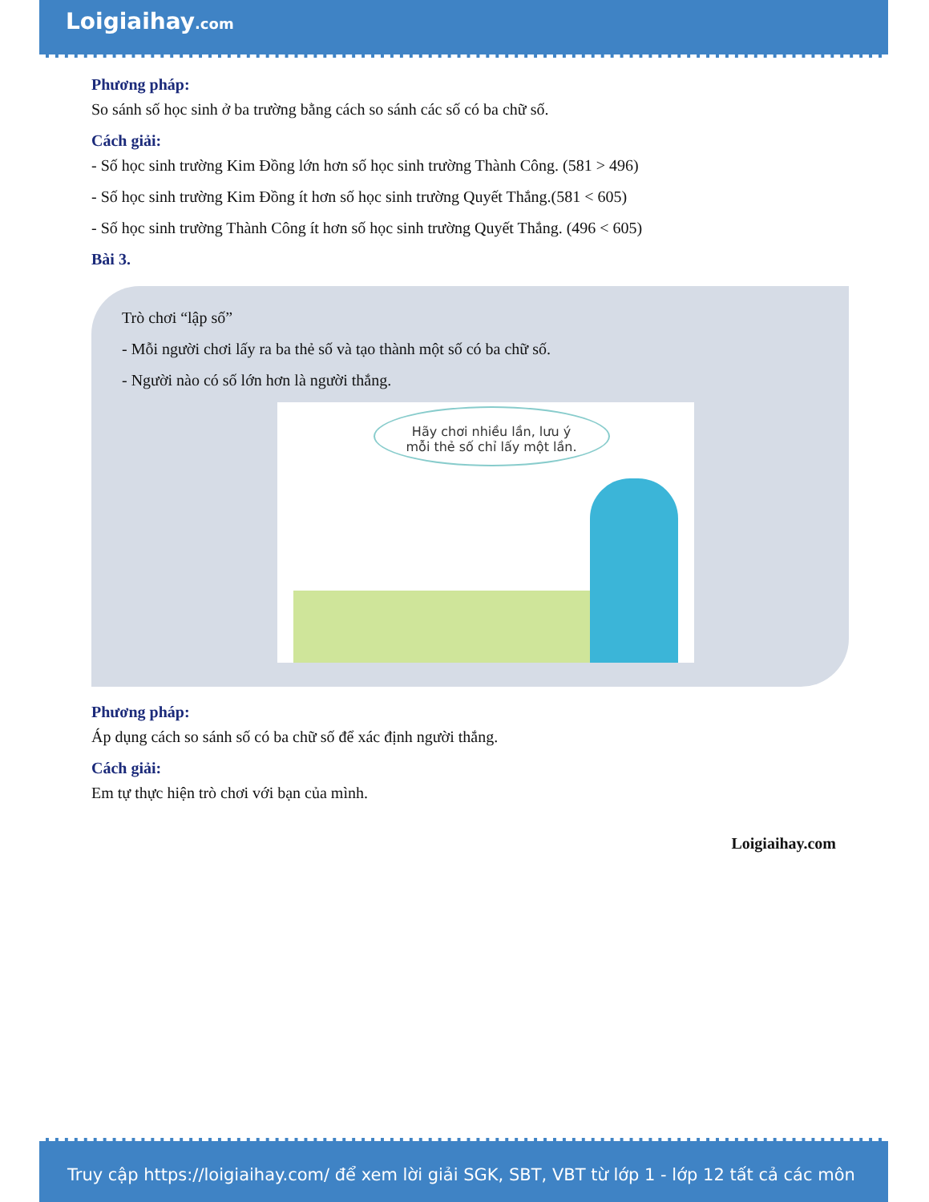Loigiaihay.com
Phương pháp:
So sánh số học sinh ở ba trường bằng cách so sánh các số có ba chữ số.
Cách giải:
- Số học sinh trường Kim Đồng lớn hơn số học sinh trường Thành Công. (581 > 496)
- Số học sinh trường Kim Đồng ít hơn số học sinh trường Quyết Thắng.(581 < 605)
- Số học sinh trường Thành Công ít hơn số học sinh trường Quyết Thắng. (496 < 605)
Bài 3.
Trò chơi “lập số”
- Mỗi người chơi lấy ra ba thẻ số và tạo thành một số có ba chữ số.
- Người nào có số lớn hơn là người thắng.
Hãy chơi nhiều lần, lưu ý
mỗi thẻ số chỉ lấy một lần.
Phương pháp:
Áp dụng cách so sánh số có ba chữ số để xác định người thắng.
Cách giải:
Em tự thực hiện trò chơi với bạn của mình.
Loigiaihay.com
Truy cập https://loigiaihay.com/ để xem lời giải SGK, SBT, VBT từ lớp 1 - lớp 12 tất cả các môn